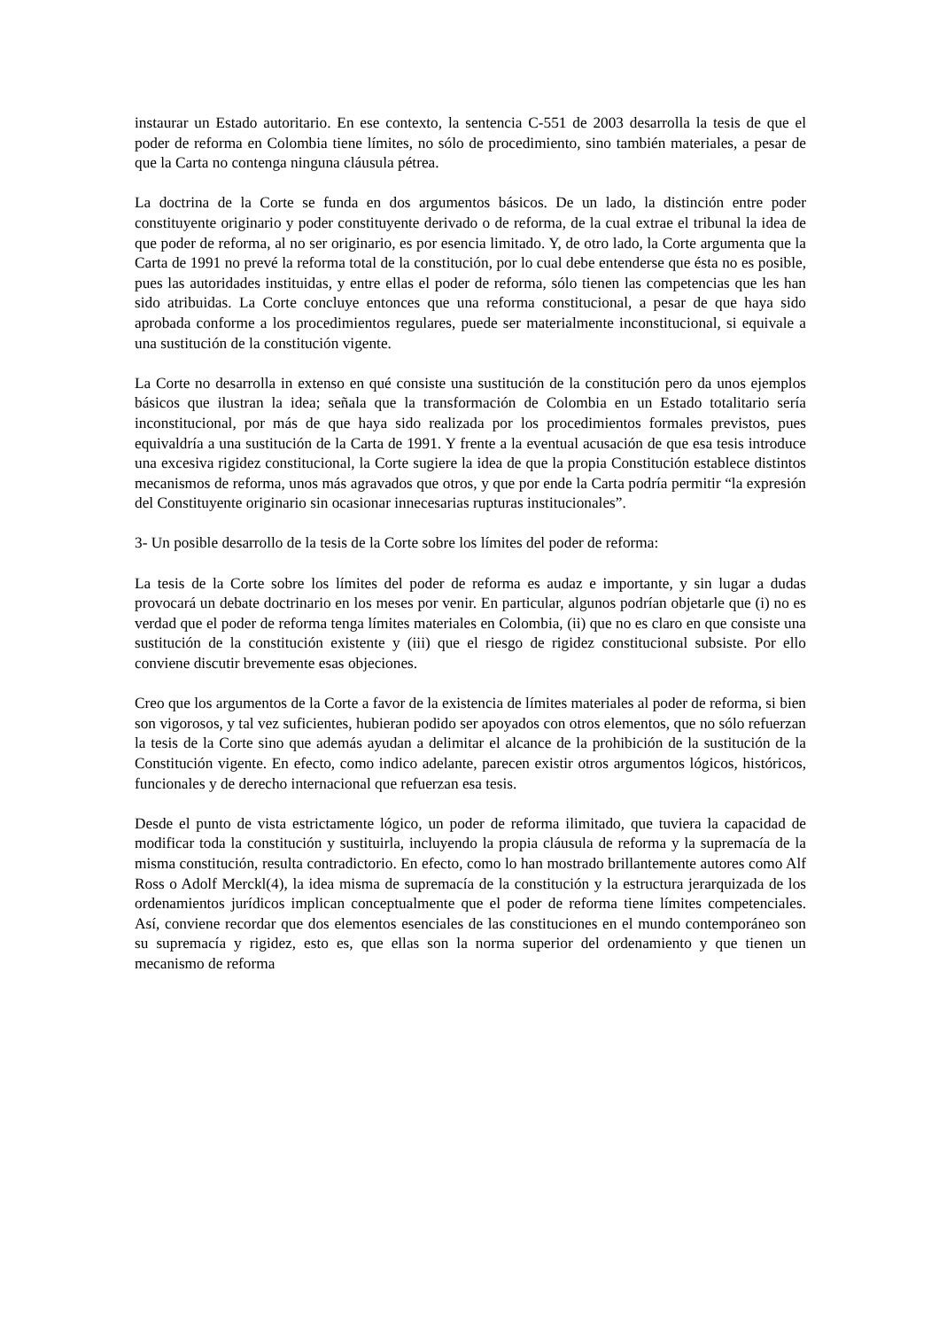instaurar un Estado autoritario. En ese contexto, la sentencia C-551 de 2003 desarrolla la tesis de que el poder de reforma en Colombia tiene límites, no sólo de procedimiento, sino también materiales, a pesar de que la Carta no contenga ninguna cláusula pétrea.
La doctrina de la Corte se funda en dos argumentos básicos. De un lado, la distinción entre poder constituyente originario y poder constituyente derivado o de reforma, de la cual extrae el tribunal la idea de que poder de reforma, al no ser originario, es por esencia limitado. Y, de otro lado, la Corte argumenta que la Carta de 1991 no prevé la reforma total de la constitución, por lo cual debe entenderse que ésta no es posible, pues las autoridades instituidas, y entre ellas el poder de reforma, sólo tienen las competencias que les han sido atribuidas. La Corte concluye entonces que una reforma constitucional, a pesar de que haya sido aprobada conforme a los procedimientos regulares, puede ser materialmente inconstitucional, si equivale a una sustitución de la constitución vigente.
La Corte no desarrolla in extenso en qué consiste una sustitución de la constitución pero da unos ejemplos básicos que ilustran la idea; señala que la transformación de Colombia en un Estado totalitario sería inconstitucional, por más de que haya sido realizada por los procedimientos formales previstos, pues equivaldría a una sustitución de la Carta de 1991. Y frente a la eventual acusación de que esa tesis introduce una excesiva rigidez constitucional, la Corte sugiere la idea de que la propia Constitución establece distintos mecanismos de reforma, unos más agravados que otros, y que por ende la Carta podría permitir “la expresión del Constituyente originario sin ocasionar innecesarias rupturas institucionales”.
3- Un posible desarrollo de la tesis de la Corte sobre los límites del poder de reforma:
La tesis de la Corte sobre los límites del poder de reforma es audaz e importante, y sin lugar a dudas provocará un debate doctrinario en los meses por venir. En particular, algunos podrían objetarle que (i) no es verdad que el poder de reforma tenga límites materiales en Colombia, (ii) que no es claro en que consiste una sustitución de la constitución existente y (iii) que el riesgo de rigidez constitucional subsiste. Por ello conviene discutir brevemente esas objeciones.
Creo que los argumentos de la Corte a favor de la existencia de límites materiales al poder de reforma, si bien son vigorosos, y tal vez suficientes, hubieran podido ser apoyados con otros elementos, que no sólo refuerzan la tesis de la Corte sino que además ayudan a delimitar el alcance de la prohibición de la sustitución de la Constitución vigente. En efecto, como indico adelante, parecen existir otros argumentos lógicos, históricos, funcionales y de derecho internacional que refuerzan esa tesis.
Desde el punto de vista estrictamente lógico, un poder de reforma ilimitado, que tuviera la capacidad de modificar toda la constitución y sustituirla, incluyendo la propia cláusula de reforma y la supremacía de la misma constitución, resulta contradictorio. En efecto, como lo han mostrado brillantemente autores como Alf Ross o Adolf Merckl(4), la idea misma de supremacía de la constitución y la estructura jerarquizada de los ordenamientos jurídicos implican conceptualmente que el poder de reforma tiene límites competenciales. Así, conviene recordar que dos elementos esenciales de las constituciones en el mundo contemporáneo son su supremacía y rigidez, esto es, que ellas son la norma superior del ordenamiento y que tienen un mecanismo de reforma